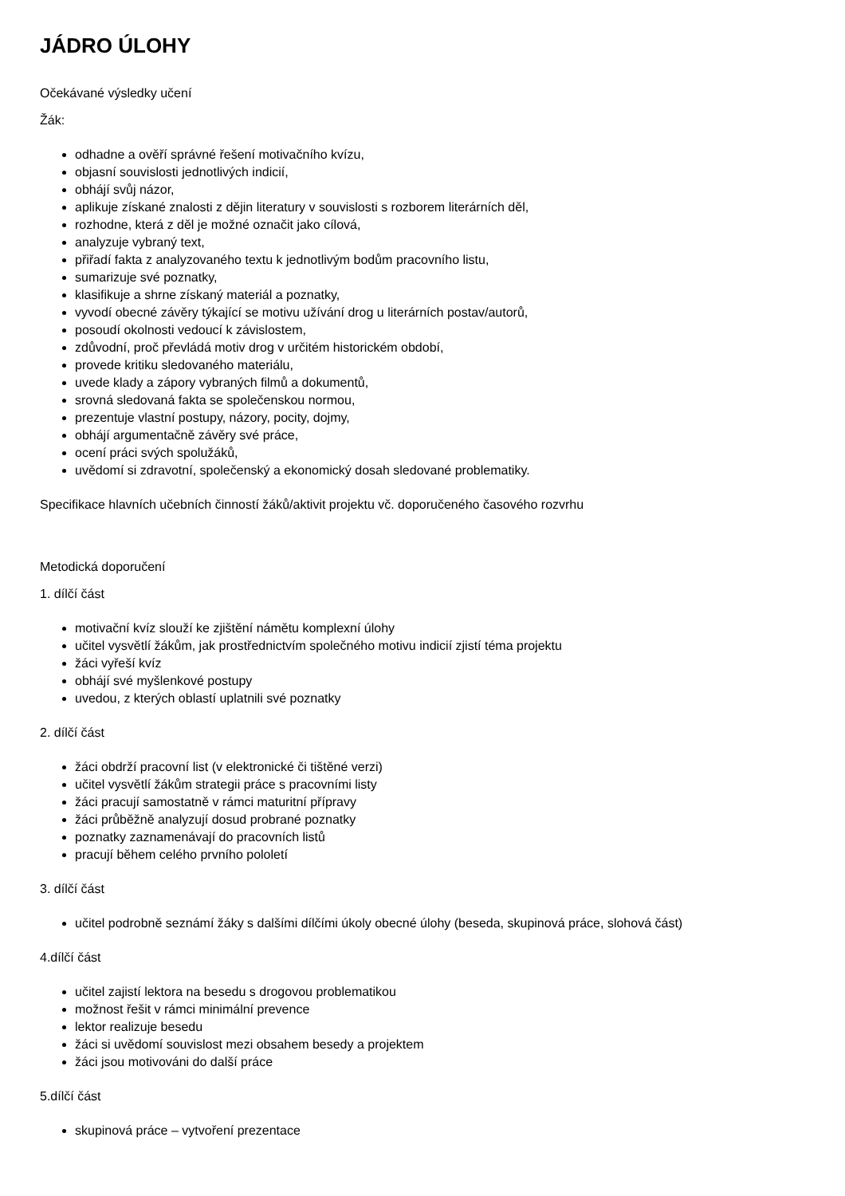JÁDRO ÚLOHY
Očekávané výsledky učení
Žák:
odhadne a ověří správné řešení motivačního kvízu,
objasní souvislosti jednotlivých indicií,
obhájí svůj názor,
aplikuje získané znalosti z dějin literatury v souvislosti s rozborem literárních děl,
rozhodne, která z děl je možné označit jako cílová,
analyzuje vybraný text,
přiřadí fakta z analyzovaného textu k jednotlivým bodům pracovního listu,
sumarizuje své poznatky,
klasifikuje a shrne získaný materiál a poznatky,
vyvodí obecné závěry týkající se motivu užívání drog u literárních postav/autorů,
posoudí okolnosti vedoucí k závislostem,
zdůvodní, proč převládá motiv drog v určitém historickém období,
provede kritiku sledovaného materiálu,
uvede klady a zápory vybraných filmů a dokumentů,
srovná sledovaná fakta se společenskou normou,
prezentuje vlastní postupy, názory, pocity, dojmy,
obhájí argumentačně závěry své práce,
ocení práci svých spolužáků,
uvědomí si zdravotní, společenský a ekonomický dosah sledované problematiky.
Specifikace hlavních učebních činností žáků/aktivit projektu vč. doporučeného časového rozvrhu
Metodická doporučení
1. dílčí část
motivační kvíz slouží ke zjištění námětu komplexní úlohy
učitel vysvětlí žákům, jak prostřednictvím společného motivu indicií zjistí téma projektu
žáci vyřeší kvíz
obhájí své myšlenkové postupy
uvedou, z kterých oblastí uplatnili své poznatky
2. dílčí část
žáci obdrží pracovní list (v elektronické či tištěné verzi)
učitel vysvětlí žákům strategii práce s pracovními listy
žáci pracují samostatně v rámci maturitní přípravy
žáci průběžně analyzují dosud probrané poznatky
poznatky zaznamenávají do pracovních listů
pracují během celého prvního pololetí
3. dílčí část
učitel podrobně seznámí žáky s dalšími dílčími úkoly obecné úlohy (beseda, skupinová práce, slohová část)
4.dílčí část
učitel zajistí lektora na besedu s drogovou problematikou
možnost řešit v rámci minimální prevence
lektor realizuje besedu
žáci si uvědomí souvislost mezi obsahem besedy a projektem
žáci jsou motivováni do další práce
5.dílčí část
skupinová práce – vytvoření prezentace